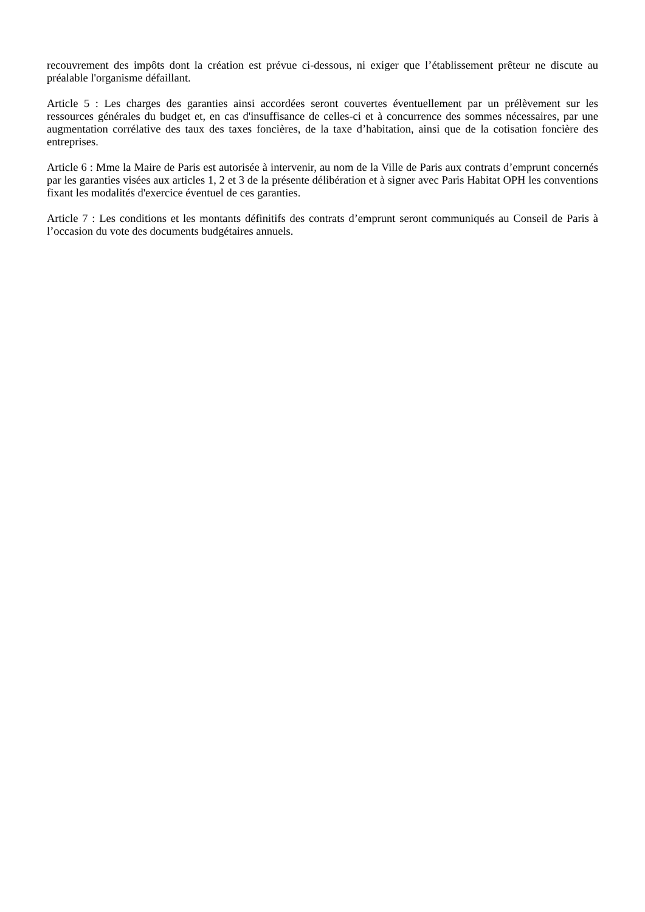recouvrement des impôts dont la création est prévue ci-dessous, ni exiger que l’établissement prêteur ne discute au préalable l'organisme défaillant.
Article 5 : Les charges des garanties ainsi accordées seront couvertes éventuellement par un prélèvement sur les ressources générales du budget et, en cas d'insuffisance de celles-ci et à concurrence des sommes nécessaires, par une augmentation corrélative des taux des taxes foncières, de la taxe d’habitation, ainsi que de la cotisation foncière des entreprises.
Article 6 : Mme la Maire de Paris est autorisée à intervenir, au nom de la Ville de Paris aux contrats d’emprunt concernés par les garanties visées aux articles 1, 2 et 3 de la présente délibération et à signer avec Paris Habitat OPH les conventions fixant les modalités d'exercice éventuel de ces garanties.
Article 7 : Les conditions et les montants définitifs des contrats d’emprunt seront communiqués au Conseil de Paris à l’occasion du vote des documents budgétaires annuels.